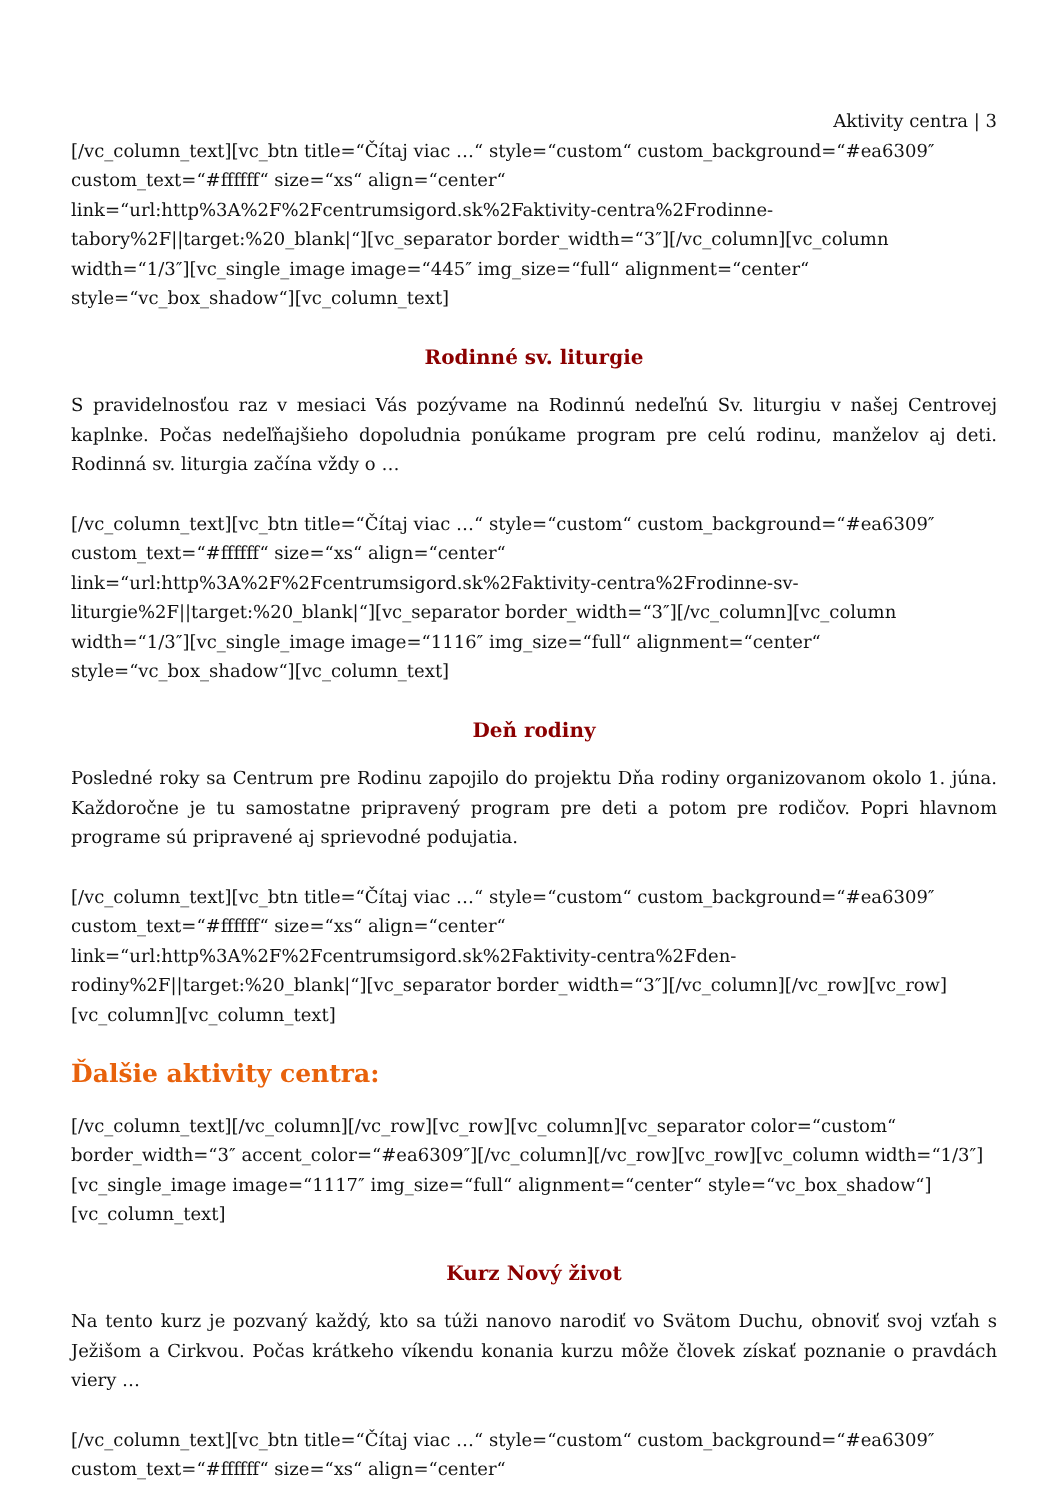Aktivity centra | 3
[/vc_column_text][vc_btn title=“Čítaj viac …“ style=“custom“ custom_background=“#ea6309″ custom_text=“#ffffff“ size=“xs“ align=“center“ link=“url:http%3A%2F%2Fcentrumsigord.sk%2Faktivity-centra%2Frodinne-tabory%2F||target:%20_blank|“][vc_separator border_width=“3″][/vc_column][vc_column width=“1/3″][vc_single_image image=“445″ img_size=“full“ alignment=“center“ style=“vc_box_shadow“][vc_column_text]
Rodinné sv. liturgie
S pravidelnosťou raz v mesiaci Vás pozývame na Rodinnú nedeľnú Sv. liturgiu v našej Centrovej kaplnke. Počas nedeľňajšieho dopoludnia ponúkame program pre celú rodinu, manželov aj deti. Rodinná sv. liturgia začína vždy o …
[/vc_column_text][vc_btn title=“Čítaj viac …“ style=“custom“ custom_background=“#ea6309″ custom_text=“#ffffff“ size=“xs“ align=“center“ link=“url:http%3A%2F%2Fcentrumsigord.sk%2Faktivity-centra%2Frodinne-sv-liturgie%2F||target:%20_blank|“][vc_separator border_width=“3″][/vc_column][vc_column width=“1/3″][vc_single_image image=“1116″ img_size=“full“ alignment=“center“ style=“vc_box_shadow“][vc_column_text]
Deň rodiny
Posledné roky sa Centrum pre Rodinu zapojilo do projektu Dňa rodiny organizovanom okolo 1. júna. Každoročne je tu samostatne pripravený program pre deti a potom pre rodičov. Popri hlavnom programe sú pripravené aj sprievodné podujatia.
[/vc_column_text][vc_btn title=“Čítaj viac …“ style=“custom“ custom_background=“#ea6309″ custom_text=“#ffffff“ size=“xs“ align=“center“ link=“url:http%3A%2F%2Fcentrumsigord.sk%2Faktivity-centra%2Fden-rodiny%2F||target:%20_blank|“][vc_separator border_width=“3″][/vc_column][/vc_row][vc_row][vc_column][vc_column_text]
Ďalšie aktivity centra:
[/vc_column_text][/vc_column][/vc_row][vc_row][vc_column][vc_separator color=“custom“ border_width=“3″ accent_color=“#ea6309″][/vc_column][/vc_row][vc_row][vc_column width=“1/3″][vc_single_image image=“1117″ img_size=“full“ alignment=“center“ style=“vc_box_shadow“][vc_column_text]
Kurz Nový život
Na tento kurz je pozvaný každý, kto sa túži nanovo narodiť vo Svätom Duchu, obnoviť svoj vzťah s Ježišom a Cirkvou. Počas krátkeho víkendu konania kurzu môže človek získať poznanie o pravdách viery …
[/vc_column_text][vc_btn title=“Čítaj viac …“ style=“custom“ custom_background=“#ea6309″ custom_text=“#ffffff“ size=“xs“ align=“center“